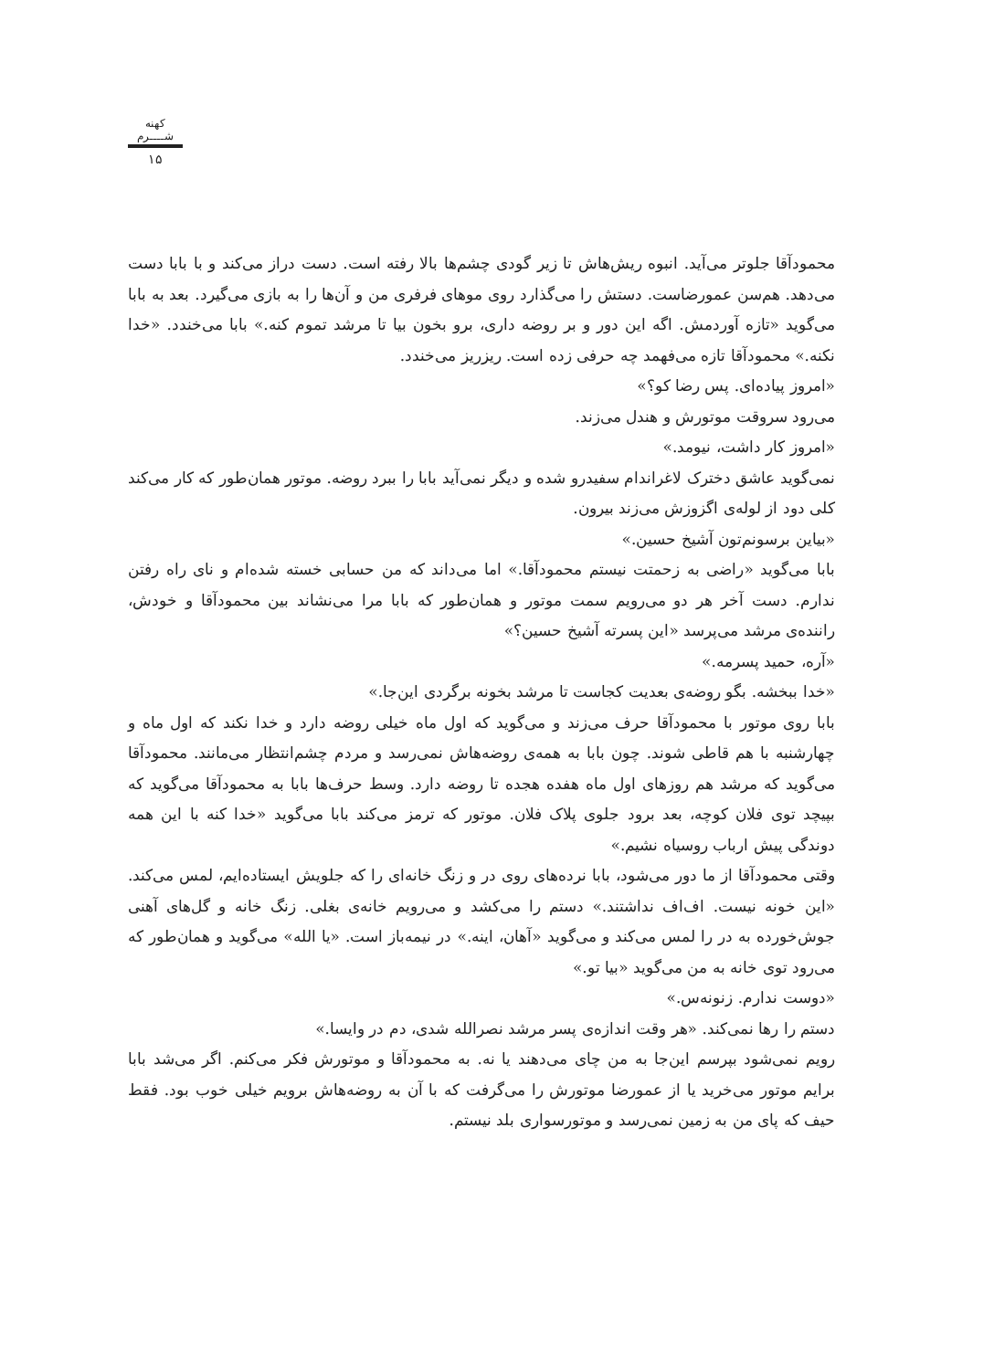کهنه شــــرم
۱۵
محمودآقا جلوتر می‌آید. انبوه ریش‌هاش تا زیر گودی چشم‌ها بالا رفته است. دست دراز می‌کند و با بابا دست می‌دهد. هم‌سن عمورضاست. دستش را می‌گذارد روی موهای فرفری من و آن‌ها را به بازی می‌گیرد. بعد به بابا می‌گوید «تازه آوردمش. اگه این دور و بر روضه داری، برو بخون بیا تا مرشد تموم کنه.» بابا می‌خندد. «خدا نکنه.» محمودآقا تازه می‌فهمد چه حرفی زده است. ریزریز می‌خندد.
«امروز پیاده‌ای. پس رضا کو؟»
می‌رود سروقت موتورش و هندل می‌زند.
«امروز کار داشت، نیومد.»
نمی‌گوید عاشق دخترک لاغراندام سفیدرو شده و دیگر نمی‌آید بابا را ببرد روضه. موتور همان‌طور که کار می‌کند کلی دود از لوله‌ی اگزوزش می‌زند بیرون.
«بیاین برسونم‌تون آشیخ حسین.»
بابا می‌گوید «راضی به زحمتت نیستم محمودآقا.» اما می‌داند که من حسابی خسته شده‌ام و نای راه رفتن ندارم. دست آخر هر دو می‌رویم سمت موتور و همان‌طور که بابا مرا می‌نشاند بین محمودآقا و خودش، راننده‌ی مرشد می‌پرسد «این پسرته آشیخ حسین؟»
«آره، حمید پسرمه.»
«خدا ببخشه. بگو روضه‌ی بعدیت کجاست تا مرشد بخونه برگردی این‌جا.»
بابا روی موتور با محمودآقا حرف می‌زند و می‌گوید که اول ماه خیلی روضه دارد و خدا نکند که اول ماه و چهارشنبه با هم قاطی شوند. چون بابا به همه‌ی روضه‌هاش نمی‌رسد و مردم چشم‌انتظار می‌مانند. محمودآقا می‌گوید که مرشد هم روزهای اول ماه هفده هجده تا روضه دارد. وسط حرف‌ها بابا به محمودآقا می‌گوید که بپیچد توی فلان کوچه، بعد برود جلوی پلاک فلان. موتور که ترمز می‌کند بابا می‌گوید «خدا کنه با این همه دوندگی پیش ارباب روسیاه نشیم.»
وقتی محمودآقا از ما دور می‌شود، بابا نرده‌های روی در و زنگ خانه‌ای را که جلویش ایستاده‌ایم، لمس می‌کند. «این خونه نیست. اف‌اف نداشتند.» دستم را می‌کشد و می‌رویم خانه‌ی بغلی. زنگ خانه و گل‌های آهنی جوش‌خورده به در را لمس می‌کند و می‌گوید «آهان، اینه.» در نیمه‌باز است. «یا الله» می‌گوید و همان‌طور که می‌رود توی خانه به من می‌گوید «بیا تو.»
«دوست ندارم. زنونه‌س.»
دستم را رها نمی‌کند. «هر وقت اندازه‌ی پسر مرشد نصرالله شدی، دم در وایسا.»
رویم نمی‌شود بپرسم این‌جا به من چای می‌دهند یا نه. به محمودآقا و موتورش فکر می‌کنم. اگر می‌شد بابا برایم موتور می‌خرید یا از عمورضا موتورش را می‌گرفت که با آن به روضه‌هاش برویم خیلی خوب بود. فقط حیف که پای من به زمین نمی‌رسد و موتورسواری بلد نیستم.